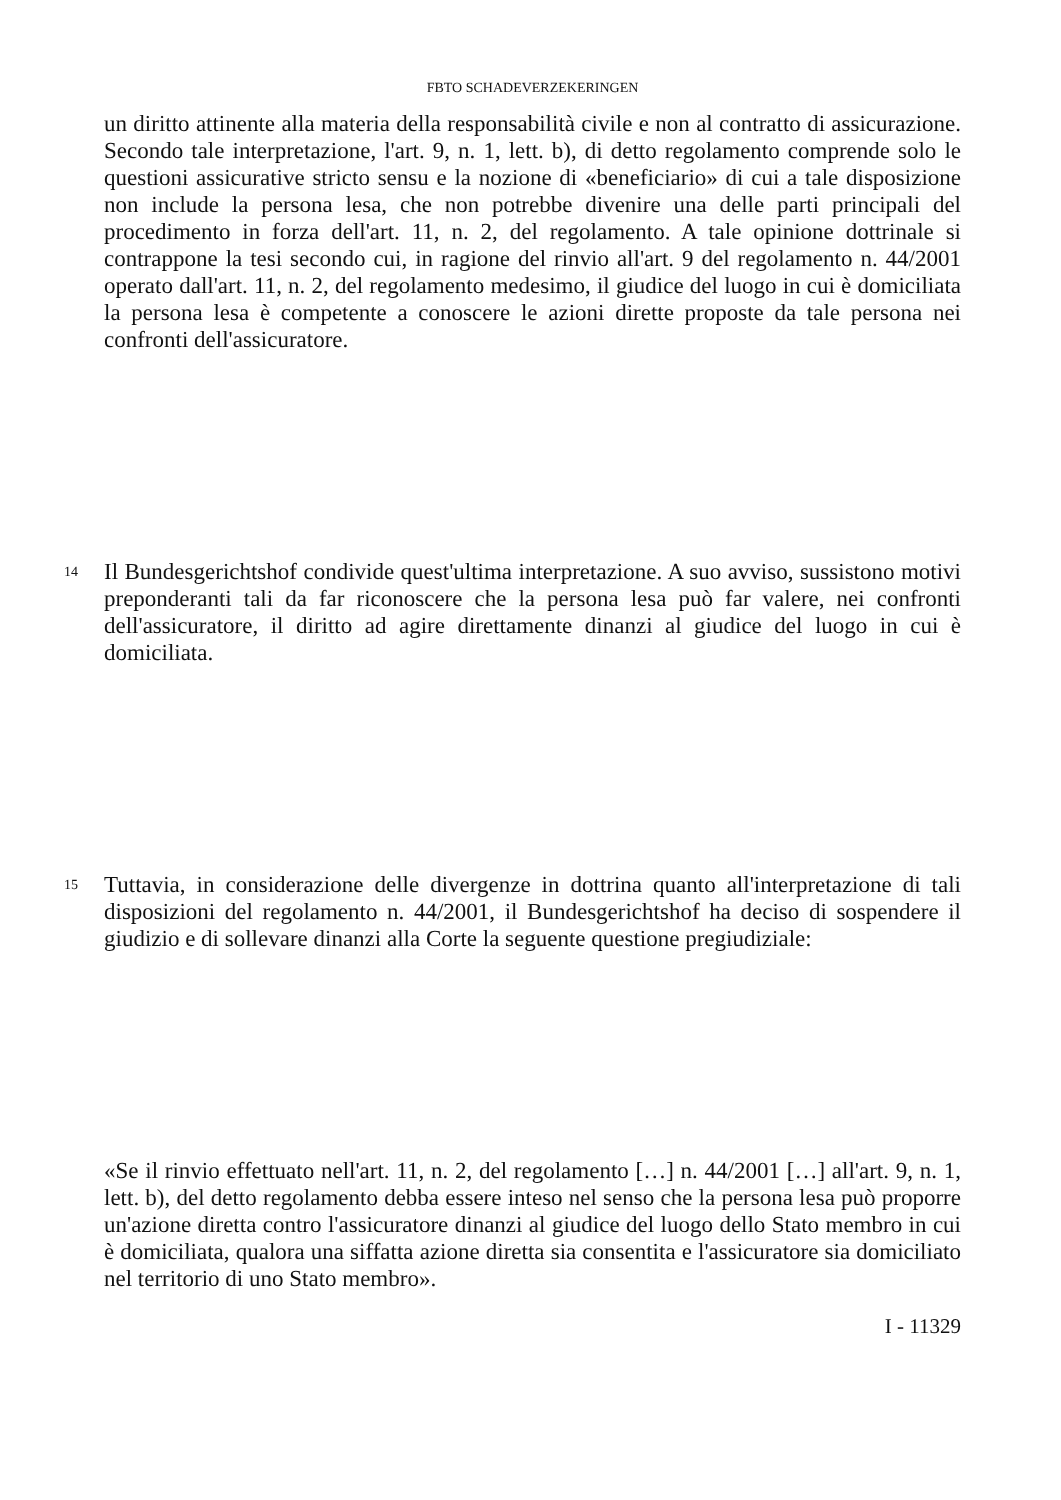FBTO SCHADEVERZEKERINGEN
un diritto attinente alla materia della responsabilità civile e non al contratto di assicurazione. Secondo tale interpretazione, l'art. 9, n. 1, lett. b), di detto regolamento comprende solo le questioni assicurative stricto sensu e la nozione di «beneficiario» di cui a tale disposizione non include la persona lesa, che non potrebbe divenire una delle parti principali del procedimento in forza dell'art. 11, n. 2, del regolamento. A tale opinione dottrinale si contrappone la tesi secondo cui, in ragione del rinvio all'art. 9 del regolamento n. 44/2001 operato dall'art. 11, n. 2, del regolamento medesimo, il giudice del luogo in cui è domiciliata la persona lesa è competente a conoscere le azioni dirette proposte da tale persona nei confronti dell'assicuratore.
14
Il Bundesgerichtshof condivide quest'ultima interpretazione. A suo avviso, sussistono motivi preponderanti tali da far riconoscere che la persona lesa può far valere, nei confronti dell'assicuratore, il diritto ad agire direttamente dinanzi al giudice del luogo in cui è domiciliata.
15
Tuttavia, in considerazione delle divergenze in dottrina quanto all'interpretazione di tali disposizioni del regolamento n. 44/2001, il Bundesgerichtshof ha deciso di sospendere il giudizio e di sollevare dinanzi alla Corte la seguente questione pregiudiziale:
«Se il rinvio effettuato nell'art. 11, n. 2, del regolamento […] n. 44/2001 […] all'art. 9, n. 1, lett. b), del detto regolamento debba essere inteso nel senso che la persona lesa può proporre un'azione diretta contro l'assicuratore dinanzi al giudice del luogo dello Stato membro in cui è domiciliata, qualora una siffatta azione diretta sia consentita e l'assicuratore sia domiciliato nel territorio di uno Stato membro».
I - 11329